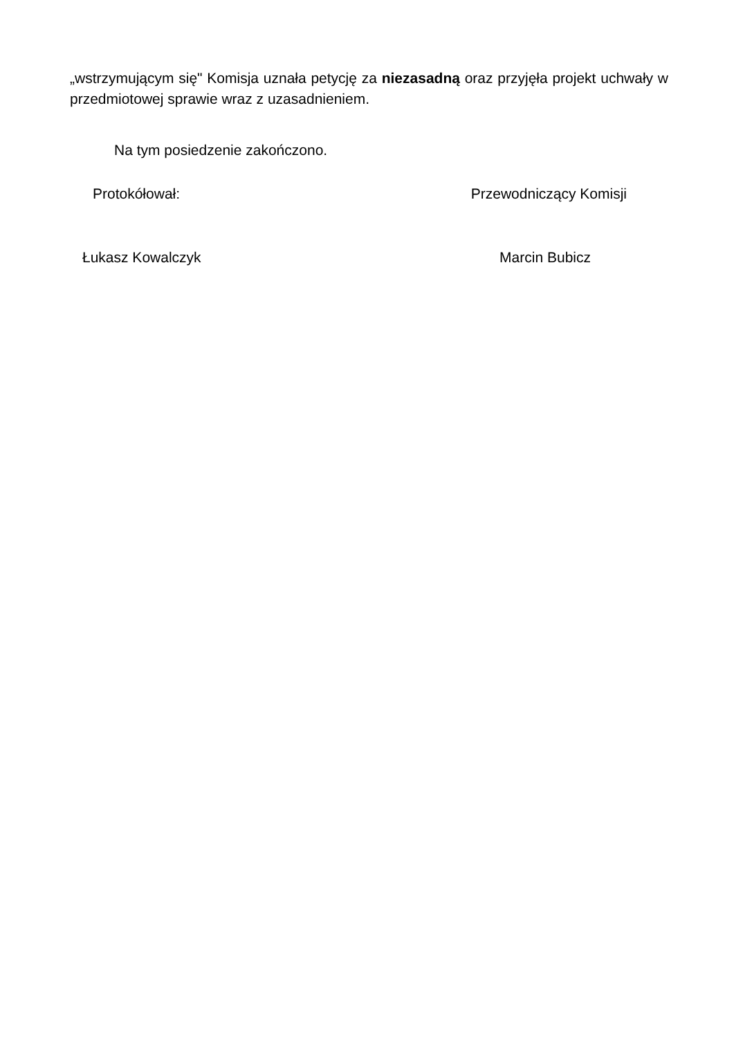„wstrzymującym się" Komisja uznała petycję za niezasadną oraz przyjęła projekt uchwały w przedmiotowej sprawie wraz z uzasadnieniem.
Na tym posiedzenie zakończono.
Protokółował: Przewodniczący Komisji
Łukasz Kowalczyk Marcin Bubicz